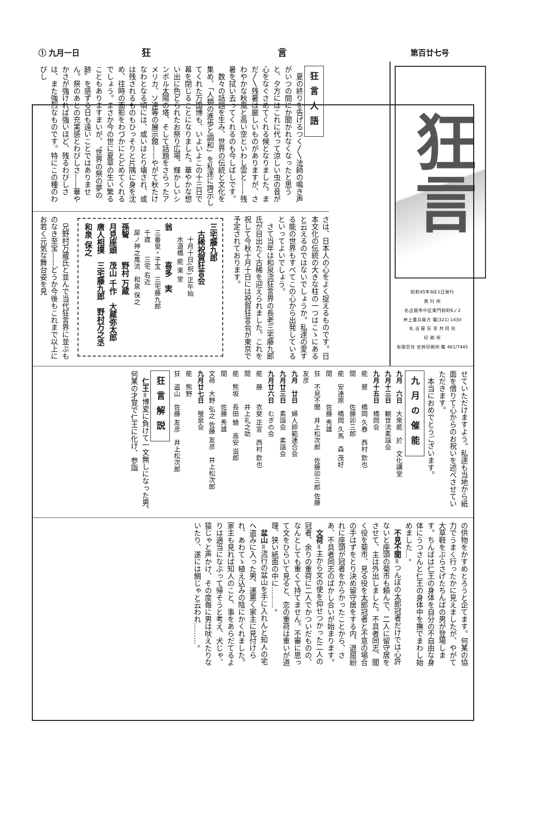① 九月一日 狂 言 第百廿七号
狂言
昭和45年9月1日発行
発 行 所
名古屋市中区東門前町6ノ2
井上重兵衛方 電(321) 1430
名 古 屋 狂 言 共 同 社
印 刷 所
有限会社 安井印刷所 電 481/7445
狂言人語
夏の終りを告げるつく〳〵法師の鳴き声がいつの間にか聞かれなくなったと思うと、夕方にはこれに代って涼しい虫の音が心をなぐさめてくれる候となりました。まだ〳〵残暑は厳しいものがありますが、さわやかな秋風と高い空といわし雲と——残暑を拭い去ってくれるのも今しばしです。
数々の話題を生み、世界の伝統と文化を集め、「人類の進歩と調和」を私達に誇示してくれた万国博も、いよいよこの十三日で幕を閉じることになりました。華やかな想い出に色どられたお祭り広場、輝かしいシンボル太陽の塔、そして話題をさらったアメリカ、ソ連等の展示館——やがて秋たけなわとなる頃には、或いはとり壊され、或は残されるものもひっそりと片隅に身を沈め、往時の面影をわづかにとどめてくれるでしょう。まさか今の世に夏草の生い繁ることもありますまいが、〝世界の祭の夢の跡〟を感ずる日も遠いことではありません。祭のあとの充実感とわびしさ——華やかさが強ければ強いほど、残るわびしさは、また強烈なものです。特にこの種のわびし
さは、日本人の心をよく捉えるものです。日本文化の伝統の大きな柱の一つはこゝにあると云えるのではないでしょうか。私達の愛する能の世界もすべてこの心から出発しているといってよいでしょう。
さて当年は和泉流狂言界の長老三宅藤九郎氏が目出たく古稀を迎えられました。これを祝して今秋十月十日には祝賀狂言会が東京で予定されております。
三宅藤九郎
　古稀祝賀狂言会
　　十月十日(祝) 正午始
　　水道橋 能 楽 堂
翁　　　　喜多　実
　三番叟・子宝　三宅藤九郎
　千歳　　三宅 右近
　犀ノ神之風流　和泉 保之
孫聟　　　野村 万蔵
月見座頭　茂山 千作　大蔵弥太郎
唐人相撲　三宅藤九郎　野村万之丞　和泉 保之
兄野村万蔵氏と並んで当代狂言界に並ぶものなき至宝——どうか今後もこれまで以上にお若く元気な舞台姿を見
せていただけますよう。私達も当地から紙面を借りて心からのお祝いを述べさせていただきます。
本当におめでとうございます。
九月の催能
九月　六日　大衆能　於　文化講堂
九月十三日　観世流素謡会
九月十五日　橋岡会
能　鷲　　橋岡 久春　西村 欽也
間　　　　佐藤卯三郎
能　安達原　橋岡 久馬　森 茂好
間　　　　佐藤 秀雄
狂　不見不聞　井上松次郎　佐藤卯三郎 佐藤 友彦
九月　廿日　婦人師範連合会
九月廿三日　素謡会　素謡会
九月廿六日　むぎの会
能　藤　　衣斐 正宣　西村 欽也
間　　　　井上礼之助
能　熊坂　長田 驍　高安 滋郎
間　　　　佐藤 秀雄
文荷　大野 弘之 佐藤 友彦　井上松次郎
九月廿七日　螢泉会
能　熊野
狂　盗山　佐藤 友彦　井上松次郎
狂言解説
仁王=博変に負けて一文無しになった男、何某の才覚で仁王に化け、参詣
の供物をかすめとろうと企てます。何某の協力でうまく行ったかに見えましたが、やがて大草鞋をぶらさげたちんばの男が登場します。ちんばは仁王の身体を自分の不自由な身体にうつさんと仁王の身体中を撫でまわし始めました…。
不見不聞=つんぼの太郎冠者だけでは心許ないと座頭の菊市も頼んで、二人に留守居をさせて、主は外出しました。不具者同志、聞く役を菊市、見る役を太郎冠者と不意の場合の手はずをとり決め留守居をする内、退屈紛れに座頭が冠者をからかったことから、さあ、不具者同志のばかし合いが始まります。
文荷=主から文の使を仰せつかった二人の冠者、余りの重荷に二人でかついだものの、なんとしても重くて持てません。不審に思って文をひらいて見ると、恋の重荷は重いが道理、狭い紙面の中に………。
盆山=流行の盆山を手に入れんと知人の宅へ盗みに入った男、運悪く家主に見付けられ、あわてゝ植え込みの陰にかくれました。家主も見れば知人のこと、事をあらだてるよりは適当になぶって帰そうと考え、犬じゃ、猿じゃと声かけ、その度毎に男は吠えたりないたり、遂には鯛じゃと云われ………。